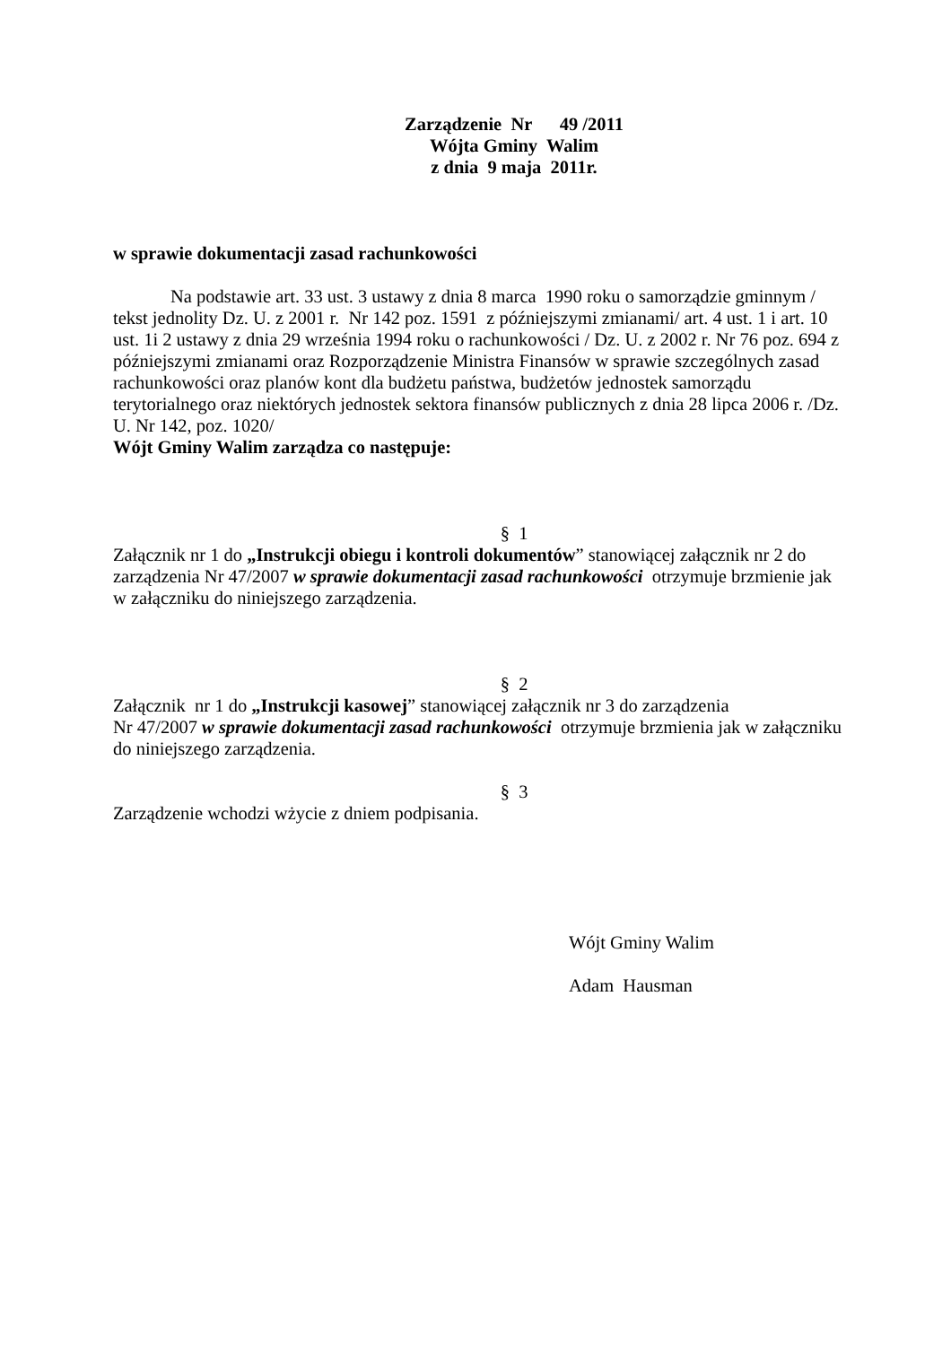Zarządzenie Nr 49 /2011
Wójta Gminy Walim
z dnia 9 maja 2011r.
w sprawie dokumentacji zasad rachunkowości
Na podstawie art. 33 ust. 3 ustawy z dnia 8 marca 1990 roku o samorządzie gminnym / tekst jednolity Dz. U. z 2001 r. Nr 142 poz. 1591 z późniejszymi zmianami/ art. 4 ust. 1 i art. 10 ust. 1i 2 ustawy z dnia 29 września 1994 roku o rachunkowości / Dz. U. z 2002 r. Nr 76 poz. 694 z późniejszymi zmianami oraz Rozporządzenie Ministra Finansów w sprawie szczególnych zasad rachunkowości oraz planów kont dla budżetu państwa, budżetów jednostek samorządu terytorialnego oraz niektórych jednostek sektora finansów publicznych z dnia 28 lipca 2006 r. /Dz. U. Nr 142, poz. 1020/
Wójt Gminy Walim zarządza co następuje:
§ 1
Załącznik nr 1 do „Instrukcji obiegu i kontroli dokumentów” stanowiącej załącznik nr 2 do zarządzenia Nr 47/2007 w sprawie dokumentacji zasad rachunkowości otrzymuje brzmienie jak w załączniku do niniejszego zarządzenia.
§ 2
Załącznik nr 1 do „Instrukcji kasowej” stanowiącej załącznik nr 3 do zarządzenia
Nr 47/2007 w sprawie dokumentacji zasad rachunkowości otrzymuje brzmienia jak w załączniku do niniejszego zarządzenia.
§ 3
Zarządzenie wchodzi wżycie z dniem podpisania.
Wójt Gminy Walim
Adam Hausman